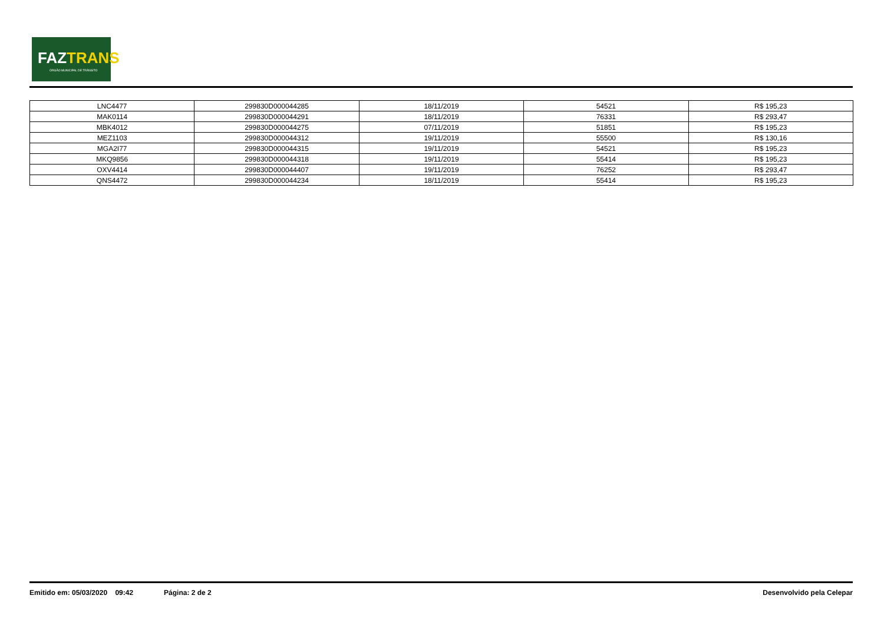FAZTRANS
ÓRGÃO MUNICIPAL DE TRÂNSITO
| LNC4477 | 299830D000044285 | 18/11/2019 | 54521 | R$ 195,23 |
| MAK0114 | 299830D000044291 | 18/11/2019 | 76331 | R$ 293,47 |
| MBK4012 | 299830D000044275 | 07/11/2019 | 51851 | R$ 195,23 |
| MEZ1103 | 299830D000044312 | 19/11/2019 | 55500 | R$ 130,16 |
| MGA2I77 | 299830D000044315 | 19/11/2019 | 54521 | R$ 195,23 |
| MKQ9856 | 299830D000044318 | 19/11/2019 | 55414 | R$ 195,23 |
| OXV4414 | 299830D000044407 | 19/11/2019 | 76252 | R$ 293,47 |
| QNS4472 | 299830D000044234 | 18/11/2019 | 55414 | R$ 195,23 |
Emitido em: 05/03/2020 09:42 Página: 2 de 2 Desenvolvido pela Celepar